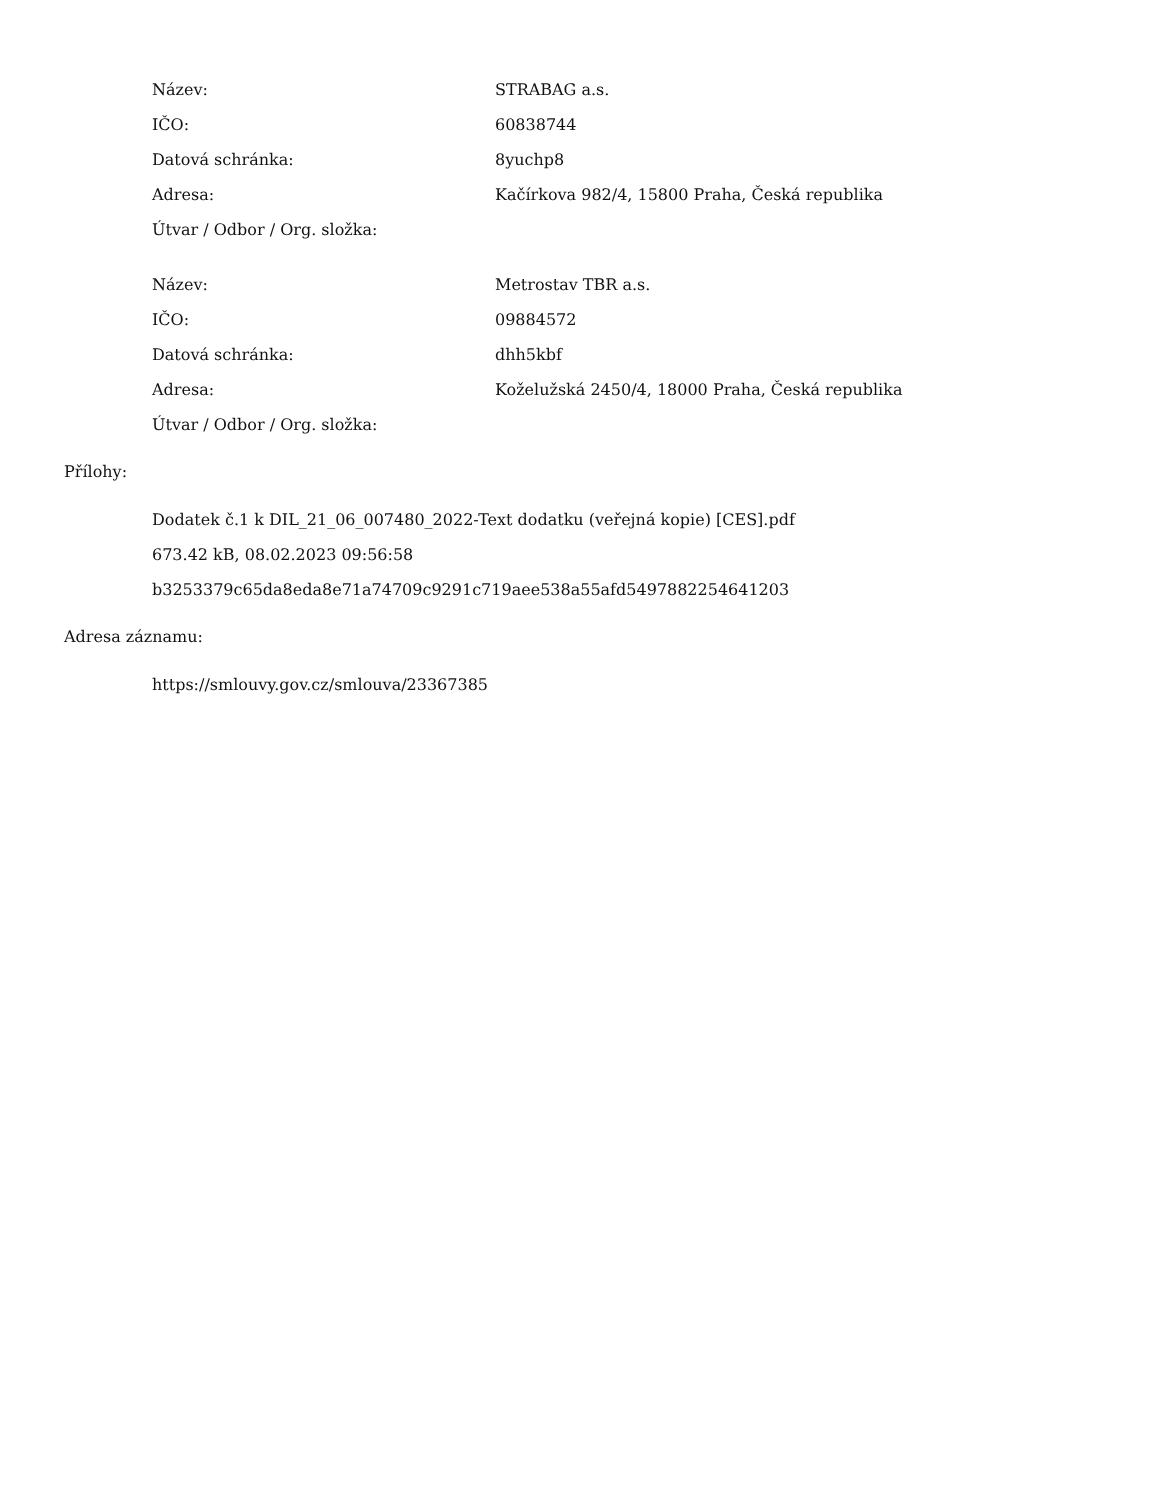| Název: | STRABAG a.s. |
| IČO: | 60838744 |
| Datová schránka: | 8yuchp8 |
| Adresa: | Kačírkova 982/4, 15800 Praha, Česká republika |
| Útvar / Odbor / Org. složka: | |
| Název: | Metrostav TBR a.s. |
| IČO: | 09884572 |
| Datová schránka: | dhh5kbf |
| Adresa: | Koželužská 2450/4, 18000 Praha, Česká republika |
| Útvar / Odbor / Org. složka: | |
Přílohy:
Dodatek č.1 k DIL_21_06_007480_2022-Text dodatku (veřejná kopie) [CES].pdf
673.42 kB, 08.02.2023 09:56:58
b3253379c65da8eda8e71a74709c9291c719aee538a55afd5497882254641203
Adresa záznamu:
https://smlouvy.gov.cz/smlouva/23367385